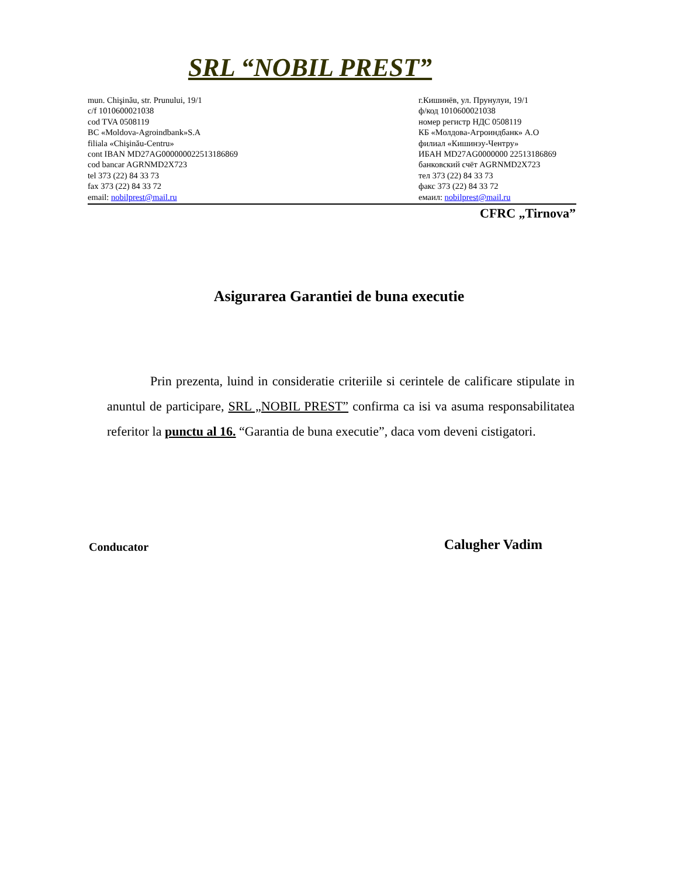SRL “NOBIL PREST”
mun. Chişinău, str. Prunului, 19/1
c/f 1010600021038
cod TVA 0508119
BC «Moldova-Agroindbank»S.A
filiala «Chişinău-Centru»
cont IBAN MD27AG000000022513186869
cod bancar AGRNMD2X723
tel 373 (22) 84 33 73
fax 373 (22) 84 33 72
email: nobilprest@mail.ru
г.Кишинёв, ул. Прунулуи, 19/1
ф/код 1010600021038
номер регистр НДС 0508119
КБ «Молдова-Агроиндбанк» А.О
филиал «Кишинэу-Чентру»
ИБАН MD27AG0000000 22513186869
банковский счёт AGRNMD2X723
тел 373 (22) 84 33 73
факс 373 (22) 84 33 72
емаил: nobilprest@mail.ru
CFRC „Tirnova”
Asigurarea Garantiei de buna executie
Prin prezenta, luind in consideratie criteriile si cerintele de calificare stipulate in anuntul de participare, SRL „NOBIL PREST” confirma ca isi va asuma responsabilitatea referitor la punctu al 16. “Garantia de buna executie”, daca vom deveni cistigatori.
Conducator Calugher Vadim